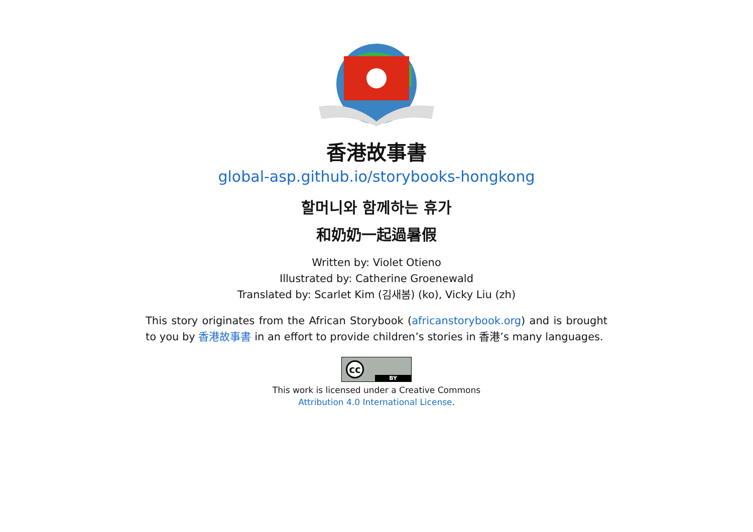香港故事書
global-asp.github.io/storybooks-hongkong
할머니와 함께하는 휴가
和奶奶一起過暑假
Written by: Violet Otieno
Illustrated by: Catherine Groenewald
Translated by: Scarlet Kim (김새봄) (ko), Vicky Liu (zh)
This story originates from the African Storybook (africanstorybook.org) and is brought to you by 香港故事書 in an effort to provide children’s stories in 香港’s many languages.
cc BY
This work is licensed under a Creative Commons
Attribution 4.0 International License.